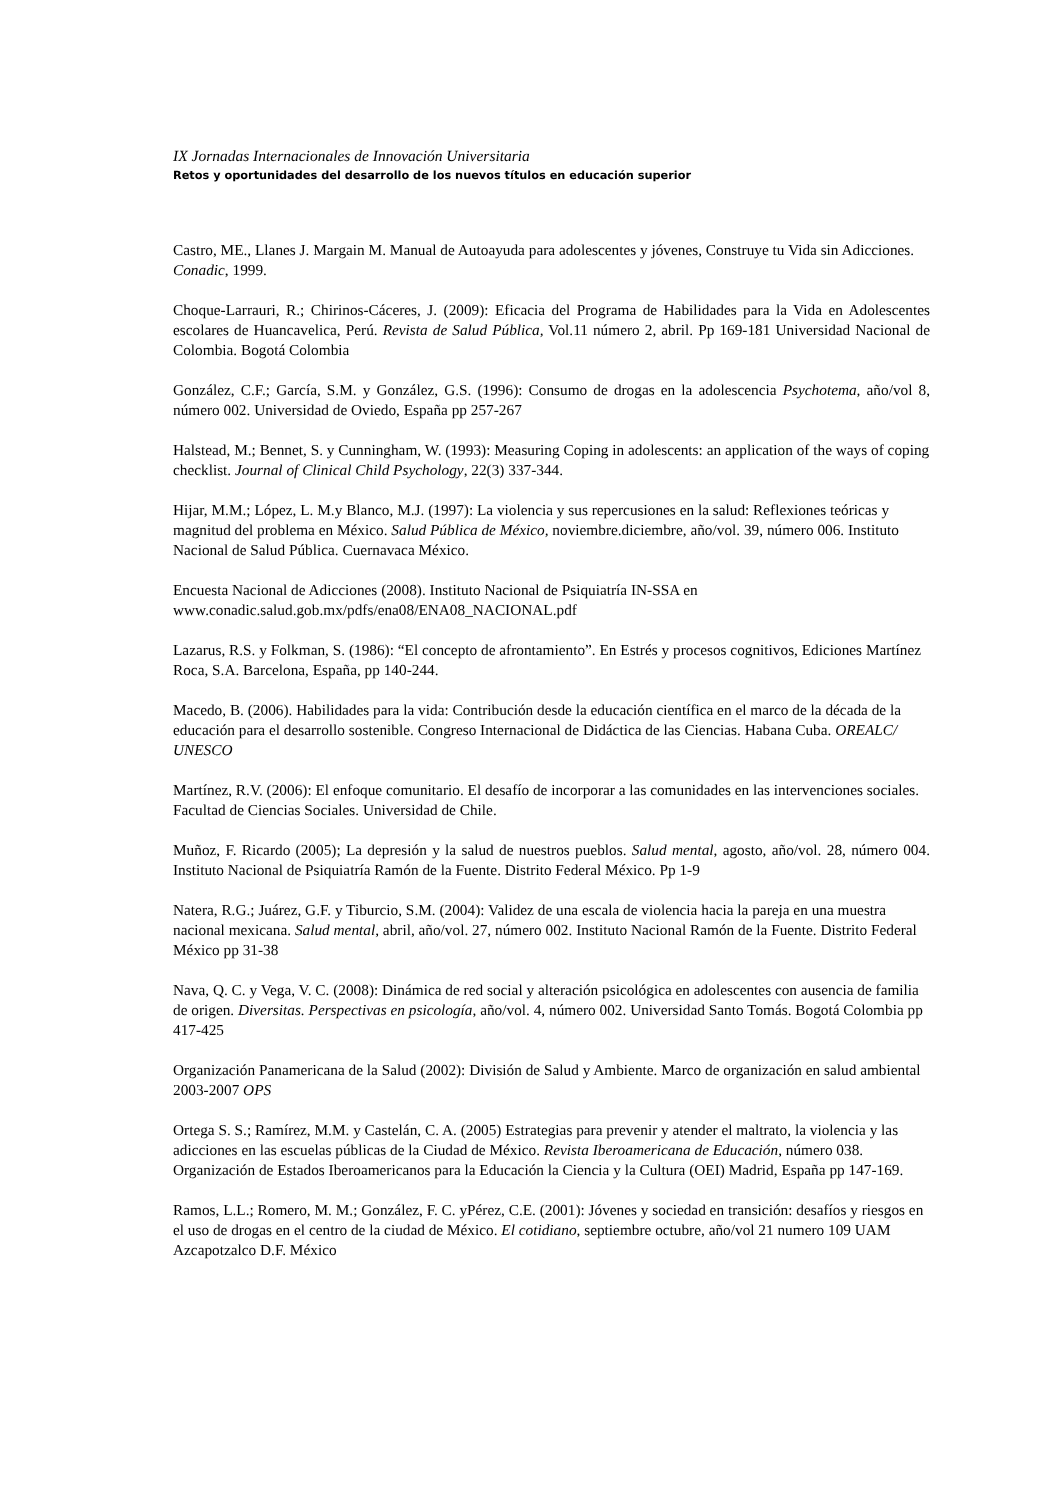IX Jornadas Internacionales de Innovación Universitaria
Retos y oportunidades del desarrollo de los nuevos títulos en educación superior
Castro, ME., Llanes J. Margain M. Manual de Autoayuda para adolescentes y jóvenes, Construye tu Vida sin Adicciones. Conadic, 1999.
Choque-Larrauri, R.; Chirinos-Cáceres, J. (2009): Eficacia del Programa de Habilidades para la Vida en Adolescentes escolares de Huancavelica, Perú. Revista de Salud Pública, Vol.11 número 2, abril. Pp 169-181 Universidad Nacional de Colombia. Bogotá Colombia
González, C.F.; García, S.M. y González, G.S. (1996): Consumo de drogas en la adolescencia Psychotema, año/vol 8, número 002. Universidad de Oviedo, España pp 257-267
Halstead, M.; Bennet, S. y Cunningham, W. (1993): Measuring Coping in adolescents: an application of the ways of coping checklist. Journal of Clinical Child Psychology, 22(3) 337-344.
Hijar, M.M.; López, L. M.y Blanco, M.J. (1997): La violencia y sus repercusiones en la salud: Reflexiones teóricas y magnitud del problema en México. Salud Pública de México, noviembre.diciembre, año/vol. 39, número 006. Instituto Nacional de Salud Pública. Cuernavaca México.
Encuesta Nacional de Adicciones (2008). Instituto Nacional de Psiquiatría IN-SSA en www.conadic.salud.gob.mx/pdfs/ena08/ENA08_NACIONAL.pdf
Lazarus, R.S. y Folkman, S. (1986): “El concepto de afrontamiento”. En Estrés y procesos cognitivos, Ediciones Martínez Roca, S.A. Barcelona, España, pp 140-244.
Macedo, B. (2006). Habilidades para la vida: Contribución desde la educación científica en el marco de la década de la educación para el desarrollo sostenible. Congreso Internacional de Didáctica de las Ciencias. Habana Cuba. OREALC/ UNESCO
Martínez, R.V. (2006): El enfoque comunitario. El desafío de incorporar a las comunidades en las intervenciones sociales. Facultad de Ciencias Sociales. Universidad de Chile.
Muñoz, F. Ricardo (2005); La depresión y la salud de nuestros pueblos. Salud mental, agosto, año/vol. 28, número 004. Instituto Nacional de Psiquiatría Ramón de la Fuente. Distrito Federal México. Pp 1-9
Natera, R.G.; Juárez, G.F. y Tiburcio, S.M. (2004): Validez de una escala de violencia hacia la pareja en una muestra nacional mexicana. Salud mental, abril, año/vol. 27, número 002. Instituto Nacional Ramón de la Fuente. Distrito Federal México pp 31-38
Nava, Q. C. y Vega, V. C. (2008): Dinámica de red social y alteración psicológica en adolescentes con ausencia de familia de origen. Diversitas. Perspectivas en psicología, año/vol. 4, número 002. Universidad Santo Tomás. Bogotá Colombia pp 417-425
Organización Panamericana de la Salud (2002): División de Salud y Ambiente. Marco de organización en salud ambiental 2003-2007 OPS
Ortega S. S.; Ramírez, M.M. y Castelán, C. A. (2005) Estrategias para prevenir y atender el maltrato, la violencia y las adicciones en las escuelas públicas de la Ciudad de México. Revista Iberoamericana de Educación, número 038. Organización de Estados Iberoamericanos para la Educación la Ciencia y la Cultura (OEI) Madrid, España pp 147-169.
Ramos, L.L.; Romero, M. M.; González, F. C. yPérez, C.E. (2001): Jóvenes y sociedad en transición: desafíos y riesgos en el uso de drogas en el centro de la ciudad de México. El cotidiano, septiembre octubre, año/vol 21 numero 109 UAM Azcapotzalco D.F. México